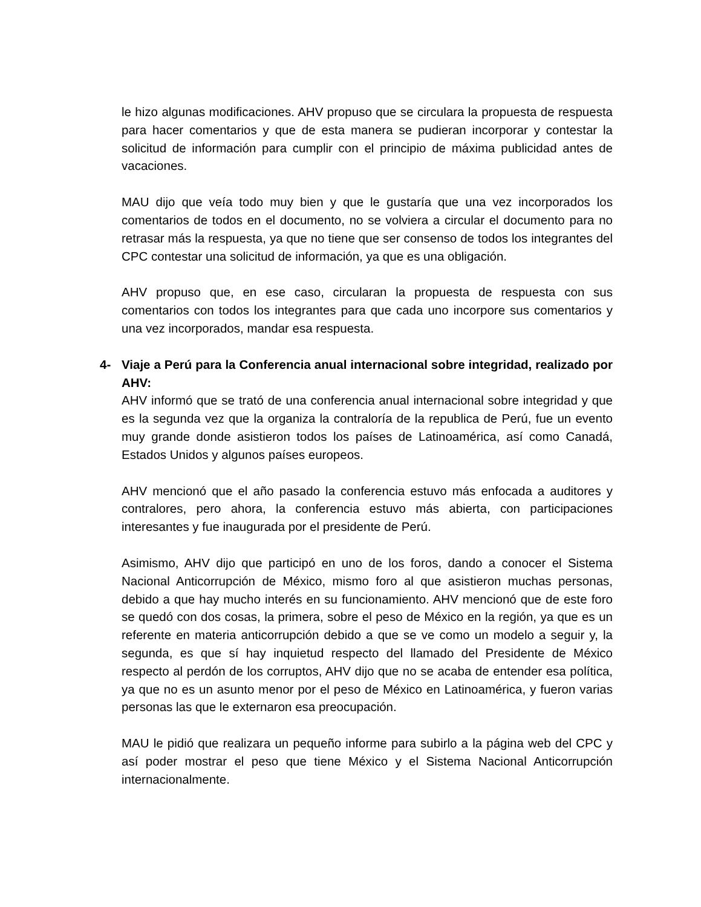le hizo algunas modificaciones. AHV propuso que se circulara la propuesta de respuesta para hacer comentarios y que de esta manera se pudieran incorporar y contestar la solicitud de información para cumplir con el principio de máxima publicidad antes de vacaciones.
MAU dijo que veía todo muy bien y que le gustaría que una vez incorporados los comentarios de todos en el documento, no se volviera a circular el documento para no retrasar más la respuesta, ya que no tiene que ser consenso de todos los integrantes del CPC contestar una solicitud de información, ya que es una obligación.
AHV propuso que, en ese caso, circularan la propuesta de respuesta con sus comentarios con todos los integrantes para que cada uno incorpore sus comentarios y una vez incorporados, mandar esa respuesta.
4- Viaje a Perú para la Conferencia anual internacional sobre integridad, realizado por AHV:
AHV informó que se trató de una conferencia anual internacional sobre integridad y que es la segunda vez que la organiza la contraloría de la republica de Perú, fue un evento muy grande donde asistieron todos los países de Latinoamérica, así como Canadá, Estados Unidos y algunos países europeos.
AHV mencionó que el año pasado la conferencia estuvo más enfocada a auditores y contralores, pero ahora, la conferencia estuvo más abierta, con participaciones interesantes y fue inaugurada por el presidente de Perú.
Asimismo, AHV dijo que participó en uno de los foros, dando a conocer el Sistema Nacional Anticorrupción de México, mismo foro al que asistieron muchas personas, debido a que hay mucho interés en su funcionamiento. AHV mencionó que de este foro se quedó con dos cosas, la primera, sobre el peso de México en la región, ya que es un referente en materia anticorrupción debido a que se ve como un modelo a seguir y, la segunda, es que sí hay inquietud respecto del llamado del Presidente de México respecto al perdón de los corruptos, AHV dijo que no se acaba de entender esa política, ya que no es un asunto menor por el peso de México en Latinoamérica, y fueron varias personas las que le externaron esa preocupación.
MAU le pidió que realizara un pequeño informe para subirlo a la página web del CPC y así poder mostrar el peso que tiene México y el Sistema Nacional Anticorrupción internacionalmente.